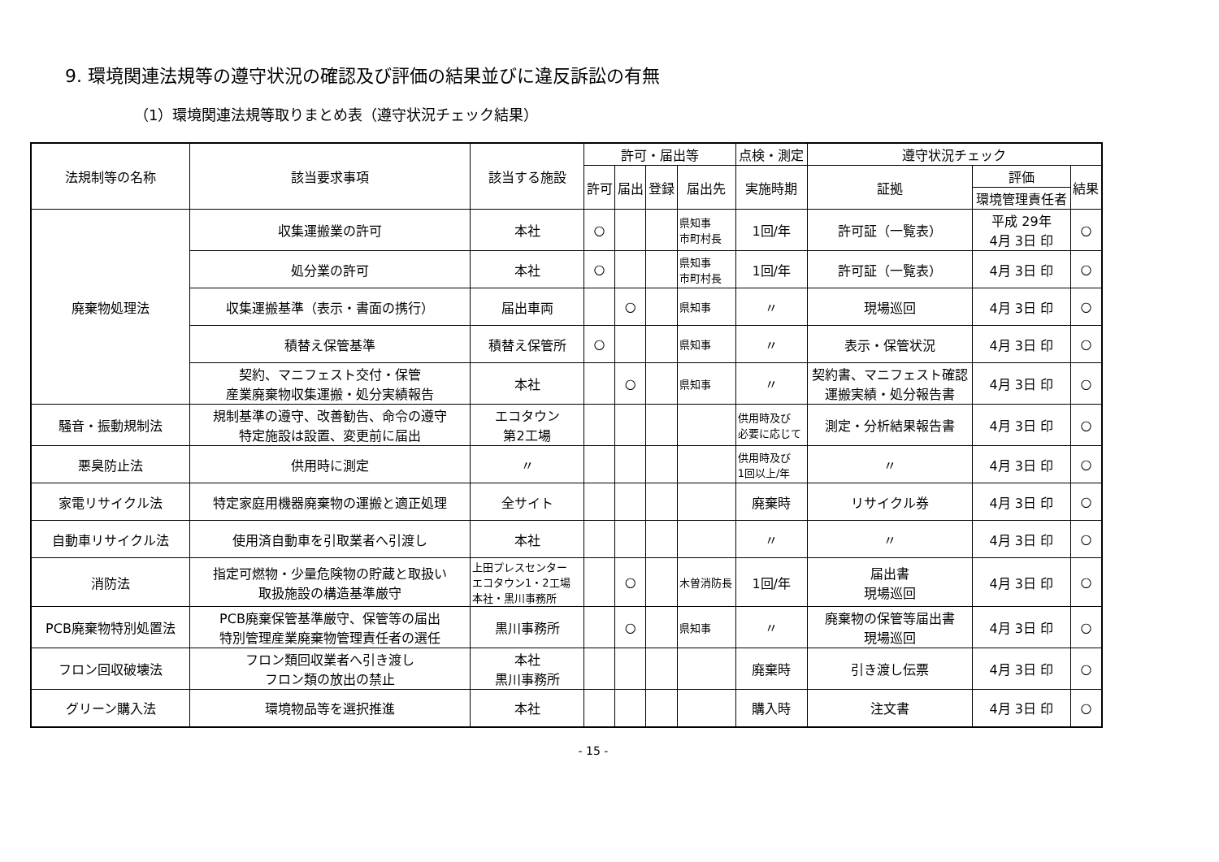9. 環境関連法規等の遵守状況の確認及び評価の結果並びに違反訴訟の有無
（1）環境関連法規等取りまとめ表（遵守状況チェック結果）
| 法規制等の名称 | 該当要求事項 | 該当する施設 | 許可・届出等 | | | | 点検・測定 | 遵守状況チェック | | |
| --- | --- | --- | --- | --- | --- | --- | --- | --- | --- | --- |
| | | | 許可 | 届出 | 登録 | 届出先 | 実施時期 | 証拠 | 評価 | 結果 |
| | | | | | | | | | 環境管理責任者 | |
| 廃棄物処理法 | 収集運搬業の許可 | 本社 | ○ | | | 県知事 市町村長 | 1回/年 | 許可証（一覧表） | 平成 29年 4月 3日 印 | ○ |
| | 処分業の許可 | 本社 | ○ | | | 県知事 市町村長 | 1回/年 | 許可証（一覧表） | 4月 3日 印 | ○ |
| | 収集運搬基準（表示・書面の携行） | 届出車両 | | ○ | | 県知事 | 〃 | 現場巡回 | 4月 3日 印 | ○ |
| | 積替え保管基準 | 積替え保管所 | ○ | | | 県知事 | 〃 | 表示・保管状況 | 4月 3日 印 | ○ |
| | 契約、マニフェスト交付・保管 産業廃棄物収集運搬・処分実績報告 | 本社 | | ○ | | 県知事 | 〃 | 契約書、マニフェスト確認 運搬実績・処分報告書 | 4月 3日 印 | ○ |
| 騒音・振動規制法 | 規制基準の遵守、改善勧告、命令の遵守 特定施設は設置、変更前に届出 | エコタウン 第2工場 | | | | | 供用時及び 必要に応じて | 測定・分析結果報告書 | 4月 3日 印 | ○ |
| 悪臭防止法 | 供用時に測定 | 〃 | | | | | 供用時及び 1回以上/年 | 〃 | 4月 3日 印 | ○ |
| 家電リサイクル法 | 特定家庭用機器廃棄物の運搬と適正処理 | 全サイト | | | | | 廃棄時 | リサイクル券 | 4月 3日 印 | ○ |
| 自動車リサイクル法 | 使用済自動車を引取業者へ引渡し | 本社 | | | | | 〃 | 〃 | 4月 3日 印 | ○ |
| 消防法 | 指定可燃物・少量危険物の貯蔵と取扱い 取扱施設の構造基準厳守 | 上田プレスセンター エコタウン1・2工場 本社・黒川事務所 | | ○ | | 木曽消防長 | 1回/年 | 届出書 現場巡回 | 4月 3日 印 | ○ |
| PCB廃棄物特別処置法 | PCB廃棄保管基準厳守、保管等の届出 特別管理産業廃棄物管理責任者の選任 | 黒川事務所 | | ○ | | 県知事 | 〃 | 廃棄物の保管等届出書 現場巡回 | 4月 3日 印 | ○ |
| フロン回収破壊法 | フロン類回収業者へ引き渡し フロン類の放出の禁止 | 本社 黒川事務所 | | | | | 廃棄時 | 引き渡し伝票 | 4月 3日 印 | ○ |
| グリーン購入法 | 環境物品等を選択推進 | 本社 | | | | | 購入時 | 注文書 | 4月 3日 印 | ○ |
- 15 -